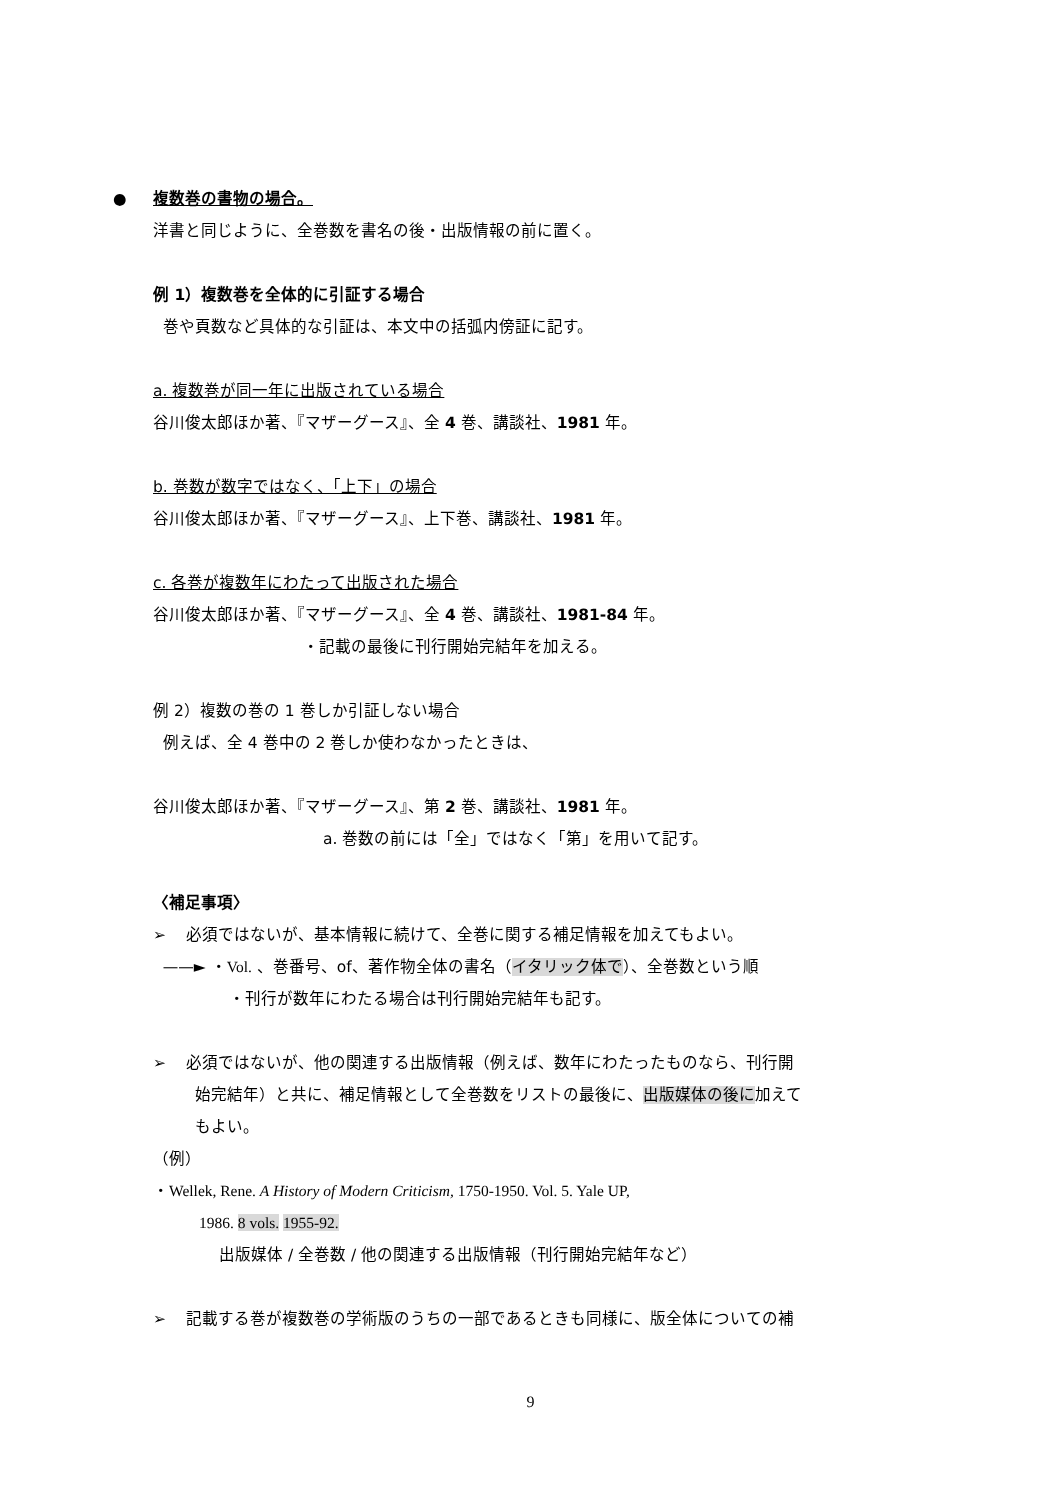● 複数巻の書物の場合。
洋書と同じように、全巻数を書名の後・出版情報の前に置く。
例 1）複数巻を全体的に引証する場合
巻や頁数など具体的な引証は、本文中の括弧内傍証に記す。
a. 複数巻が同一年に出版されている場合
谷川俊太郎ほか著、『マザーグース』、全 4 巻、講談社、1981 年。
b. 巻数が数字ではなく、「上下」の場合
谷川俊太郎ほか著、『マザーグース』、上下巻、講談社、1981 年。
c. 各巻が複数年にわたって出版された場合
谷川俊太郎ほか著、『マザーグース』、全 4 巻、講談社、1981-84 年。
・記載の最後に刊行開始完結年を加える。
例 2）複数の巻の 1 巻しか引証しない場合
例えば、全 4 巻中の 2 巻しか使わなかったときは、
谷川俊太郎ほか著、『マザーグース』、第 2 巻、講談社、1981 年。
a. 巻数の前には「全」ではなく「第」を用いて記す。
〈補足事項〉
➢ 必須ではないが、基本情報に続けて、全巻に関する補足情報を加えてもよい。
——► ・Vol. 、巻番号、of、著作物全体の書名（イタリック体で）、全巻数という順
・刊行が数年にわたる場合は刊行開始完結年も記す。
➢ 必須ではないが、他の関連する出版情報（例えば、数年にわたったものなら、刊行開
始完結年）と共に、補足情報として全巻数をリストの最後に、出版媒体の後に加えて
もよい。
（例）
・Wellek, Rene. A History of Modern Criticism, 1750-1950. Vol. 5. Yale UP,
1986. 8 vols. 1955-92.
出版媒体 / 全巻数 / 他の関連する出版情報（刊行開始完結年など）
➢ 記載する巻が複数巻の学術版のうちの一部であるときも同様に、版全体についての補
9